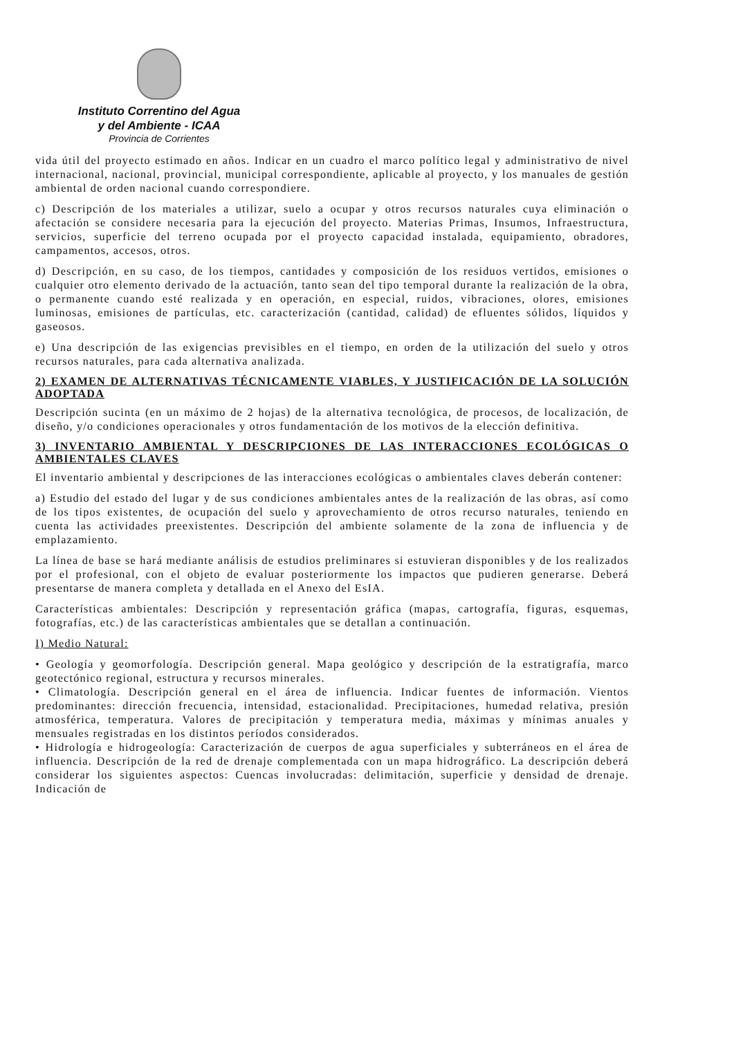Instituto Correntino del Agua
y del Ambiente - ICAA
Provincia de Corrientes
vida útil del proyecto estimado en años. Indicar en un cuadro el marco político legal y administrativo de nivel internacional, nacional, provincial, municipal correspondiente, aplicable al proyecto, y los manuales de gestión ambiental de orden nacional cuando correspondiere.
c) Descripción de los materiales a utilizar, suelo a ocupar y otros recursos naturales cuya eliminación o afectación se considere necesaria para la ejecución del proyecto. Materias Primas, Insumos, Infraestructura, servicios, superficie del terreno ocupada por el proyecto capacidad instalada, equipamiento, obradores, campamentos, accesos, otros.
d) Descripción, en su caso, de los tiempos, cantidades y composición de los residuos vertidos, emisiones o cualquier otro elemento derivado de la actuación, tanto sean del tipo temporal durante la realización de la obra, o permanente cuando esté realizada y en operación, en especial, ruidos, vibraciones, olores, emisiones luminosas, emisiones de partículas, etc. caracterización (cantidad, calidad) de efluentes sólidos, líquidos y gaseosos.
e) Una descripción de las exigencias previsibles en el tiempo, en orden de la utilización del suelo y otros recursos naturales, para cada alternativa analizada.
2) EXAMEN DE ALTERNATIVAS TÉCNICAMENTE VIABLES, Y JUSTIFICACIÓN DE LA SOLUCIÓN ADOPTADA
Descripción sucinta (en un máximo de 2 hojas) de la alternativa tecnológica, de procesos, de localización, de diseño, y/o condiciones operacionales y otros fundamentación de los motivos de la elección definitiva.
3) INVENTARIO AMBIENTAL Y DESCRIPCIONES DE LAS INTERACCIONES ECOLÓGICAS O AMBIENTALES CLAVES
El inventario ambiental y descripciones de las interacciones ecológicas o ambientales claves deberán contener:
a) Estudio del estado del lugar y de sus condiciones ambientales antes de la realización de las obras, así como de los tipos existentes, de ocupación del suelo y aprovechamiento de otros recurso naturales, teniendo en cuenta las actividades preexistentes. Descripción del ambiente solamente de la zona de influencia y de emplazamiento.
La línea de base se hará mediante análisis de estudios preliminares si estuvieran disponibles y de los realizados por el profesional, con el objeto de evaluar posteriormente los impactos que pudieren generarse. Deberá presentarse de manera completa y detallada en el Anexo del EsIA.
Características ambientales: Descripción y representación gráfica (mapas, cartografía, figuras, esquemas, fotografías, etc.) de las características ambientales que se detallan a continuación.
I) Medio Natural:
• Geología y geomorfología. Descripción general. Mapa geológico y descripción de la estratigrafía, marco geotectónico regional, estructura y recursos minerales.
• Climatología. Descripción general en el área de influencia. Indicar fuentes de información. Vientos predominantes: dirección frecuencia, intensidad, estacionalidad. Precipitaciones, humedad relativa, presión atmosférica, temperatura. Valores de precipitación y temperatura media, máximas y mínimas anuales y mensuales registradas en los distintos períodos considerados.
• Hidrología e hidrogeología: Caracterización de cuerpos de agua superficiales y subterráneos en el área de influencia. Descripción de la red de drenaje complementada con un mapa hidrográfico. La descripción deberá considerar los siguientes aspectos: Cuencas involucradas: delimitación, superficie y densidad de drenaje. Indicación de